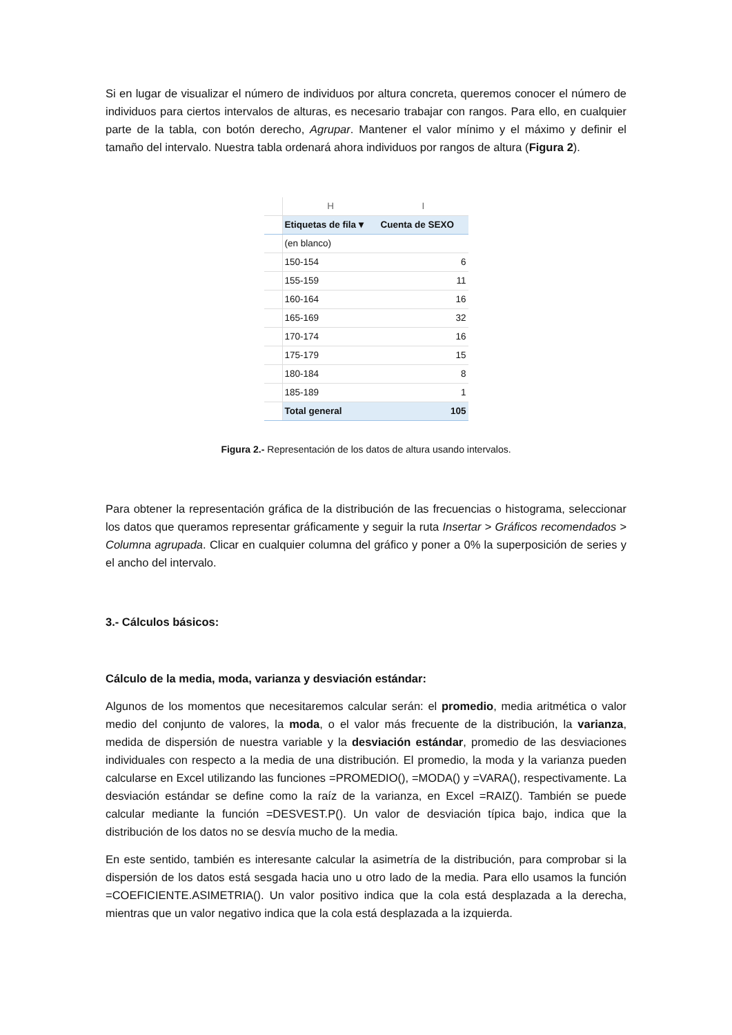Si en lugar de visualizar el número de individuos por altura concreta, queremos conocer el número de individuos para ciertos intervalos de alturas, es necesario trabajar con rangos. Para ello, en cualquier parte de la tabla, con botón derecho, Agrupar. Mantener el valor mínimo y el máximo y definir el tamaño del intervalo. Nuestra tabla ordenará ahora individuos por rangos de altura (Figura 2).
| | H | I |
| | Etiquetas de fila ▾ | Cuenta de SEXO |
| | (en blanco) | |
| | 150-154 | 6 |
| | 155-159 | 11 |
| | 160-164 | 16 |
| | 165-169 | 32 |
| | 170-174 | 16 |
| | 175-179 | 15 |
| | 180-184 | 8 |
| | 185-189 | 1 |
| | Total general | 105 |
Figura 2.- Representación de los datos de altura usando intervalos.
Para obtener la representación gráfica de la distribución de las frecuencias o histograma, seleccionar los datos que queramos representar gráficamente y seguir la ruta Insertar > Gráficos recomendados > Columna agrupada. Clicar en cualquier columna del gráfico y poner a 0% la superposición de series y el ancho del intervalo.
3.- Cálculos básicos:
Cálculo de la media, moda, varianza y desviación estándar:
Algunos de los momentos que necesitaremos calcular serán: el promedio, media aritmética o valor medio del conjunto de valores, la moda, o el valor más frecuente de la distribución, la varianza, medida de dispersión de nuestra variable y la desviación estándar, promedio de las desviaciones individuales con respecto a la media de una distribución. El promedio, la moda y la varianza pueden calcularse en Excel utilizando las funciones =PROMEDIO(), =MODA() y =VARA(), respectivamente. La desviación estándar se define como la raíz de la varianza, en Excel =RAIZ(). También se puede calcular mediante la función =DESVEST.P(). Un valor de desviación típica bajo, indica que la distribución de los datos no se desvía mucho de la media.
En este sentido, también es interesante calcular la asimetría de la distribución, para comprobar si la dispersión de los datos está sesgada hacia uno u otro lado de la media. Para ello usamos la función =COEFICIENTE.ASIMETRIA(). Un valor positivo indica que la cola está desplazada a la derecha, mientras que un valor negativo indica que la cola está desplazada a la izquierda.